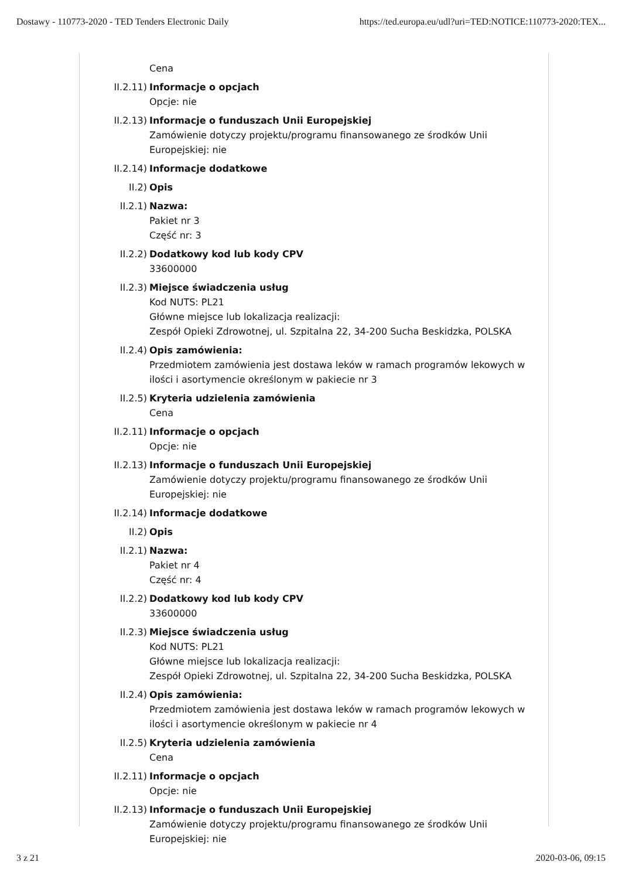Dostawy - 110773-2020 - TED Tenders Electronic Daily https://ted.europa.eu/udl?uri=TED:NOTICE:110773-2020:TEX...
Cena
II.2.11) Informacje o opcjach
Opcje: nie
II.2.13) Informacje o funduszach Unii Europejskiej
Zamówienie dotyczy projektu/programu finansowanego ze środków Unii Europejskiej: nie
II.2.14) Informacje dodatkowe
II.2) Opis
II.2.1) Nazwa:
Pakiet nr 3
Część nr: 3
II.2.2) Dodatkowy kod lub kody CPV
33600000
II.2.3) Miejsce świadczenia usług
Kod NUTS: PL21
Główne miejsce lub lokalizacja realizacji:
Zespół Opieki Zdrowotnej, ul. Szpitalna 22, 34-200 Sucha Beskidzka, POLSKA
II.2.4) Opis zamówienia:
Przedmiotem zamówienia jest dostawa leków w ramach programów lekowych w ilości i asortymencie określonym w pakiecie nr 3
II.2.5) Kryteria udzielenia zamówienia
Cena
II.2.11) Informacje o opcjach
Opcje: nie
II.2.13) Informacje o funduszach Unii Europejskiej
Zamówienie dotyczy projektu/programu finansowanego ze środków Unii Europejskiej: nie
II.2.14) Informacje dodatkowe
II.2) Opis
II.2.1) Nazwa:
Pakiet nr 4
Część nr: 4
II.2.2) Dodatkowy kod lub kody CPV
33600000
II.2.3) Miejsce świadczenia usług
Kod NUTS: PL21
Główne miejsce lub lokalizacja realizacji:
Zespół Opieki Zdrowotnej, ul. Szpitalna 22, 34-200 Sucha Beskidzka, POLSKA
II.2.4) Opis zamówienia:
Przedmiotem zamówienia jest dostawa leków w ramach programów lekowych w ilości i asortymencie określonym w pakiecie nr 4
II.2.5) Kryteria udzielenia zamówienia
Cena
II.2.11) Informacje o opcjach
Opcje: nie
II.2.13) Informacje o funduszach Unii Europejskiej
Zamówienie dotyczy projektu/programu finansowanego ze środków Unii Europejskiej: nie
3 z 21 2020-03-06, 09:15